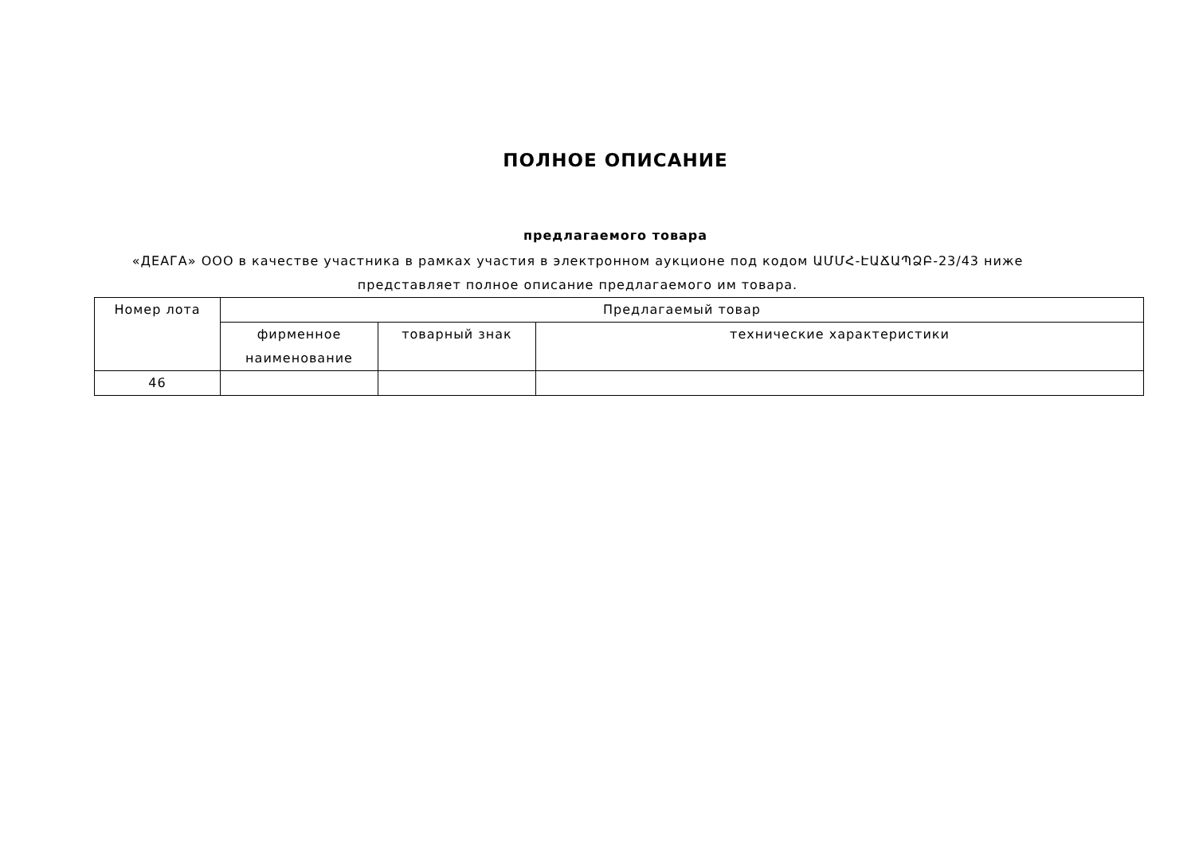ПОЛНОЕ ОПИСАНИЕ
предлагаемого товара
«ДЕАГА» ООО в качестве участника в рамках участия в электронном аукционе под кодом ԱՄՄՀ-ԷԱՃԱՊՁԲ-23/43 ниже представляет полное описание предлагаемого им товара.
| Номер лота | Предлагаемый товар | | |
| --- | --- | --- | --- |
| | фирменное наименование | товарный знак | технические характеристики |
| 46 | | | |